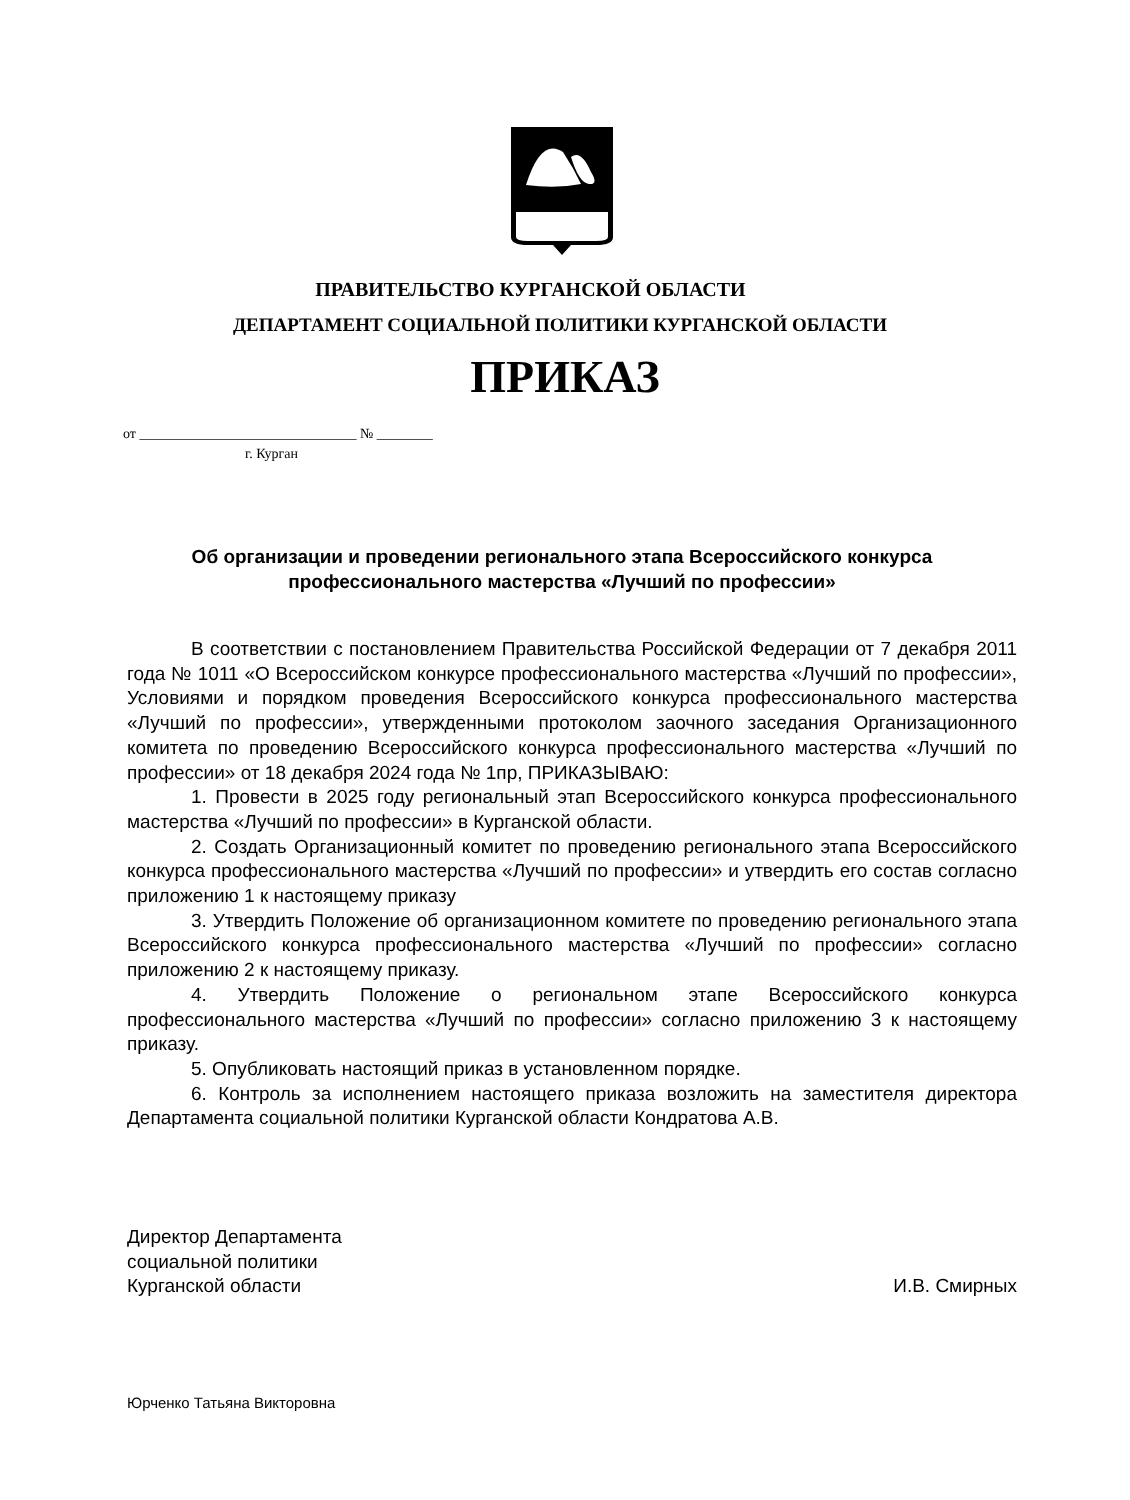ПРАВИТЕЛЬСТВО КУРГАНСКОЙ ОБЛАСТИ
ДЕПАРТАМЕНТ СОЦИАЛЬНОЙ ПОЛИТИКИ КУРГАНСКОЙ ОБЛАСТИ
ПРИКАЗ
от _______________________________ № ________
г. Курган
Об организации и проведении регионального этапа Всероссийского конкурса профессионального мастерства «Лучший по профессии»
В соответствии с постановлением Правительства Российской Федерации от 7 декабря 2011 года № 1011 «О Всероссийском конкурсе профессионального мастерства «Лучший по профессии», Условиями и порядком проведения Всероссийского конкурса профессионального мастерства «Лучший по профессии», утвержденными протоколом заочного заседания Организационного комитета по проведению Всероссийского конкурса профессионального мастерства «Лучший по профессии» от 18 декабря 2024 года № 1пр, ПРИКАЗЫВАЮ:
1. Провести в 2025 году региональный этап Всероссийского конкурса профессионального мастерства «Лучший по профессии» в Курганской области.
2. Создать Организационный комитет по проведению регионального этапа Всероссийского конкурса профессионального мастерства «Лучший по профессии» и утвердить его состав согласно приложению 1 к настоящему приказу
3. Утвердить Положение об организационном комитете по проведению регионального этапа Всероссийского конкурса профессионального мастерства «Лучший по профессии» согласно приложению 2 к настоящему приказу.
4. Утвердить Положение о региональном этапе Всероссийского конкурса профессионального мастерства «Лучший по профессии» согласно приложению 3 к настоящему приказу.
5. Опубликовать настоящий приказ в установленном порядке.
6. Контроль за исполнением настоящего приказа возложить на заместителя директора Департамента социальной политики Курганской области Кондратова А.В.
Директор Департамента
социальной политики
Курганской области И.В. Смирных
Юрченко Татьяна Викторовна